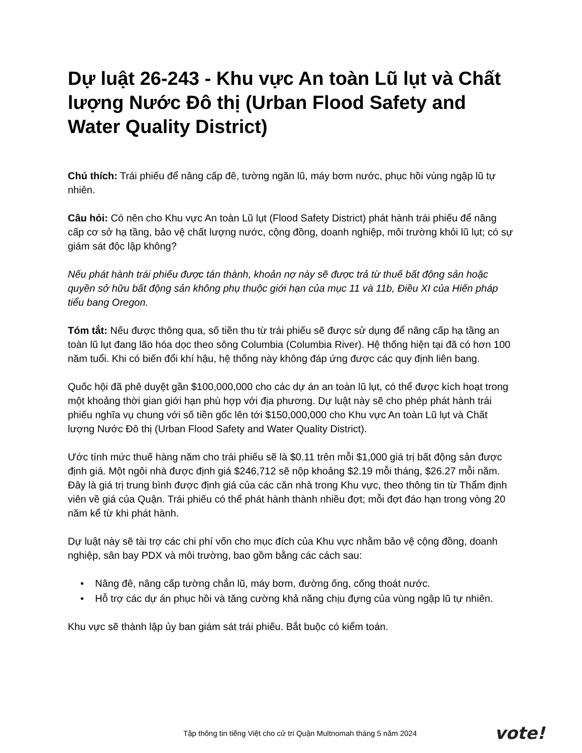Dự luật 26-243 - Khu vực An toàn Lũ lụt và Chất lượng Nước Đô thị (Urban Flood Safety and Water Quality District)
Chú thích: Trái phiếu để nâng cấp đê, tường ngăn lũ, máy bơm nước, phục hồi vùng ngập lũ tự nhiên.
Câu hỏi: Có nên cho Khu vực An toàn Lũ lụt (Flood Safety District) phát hành trái phiếu để nâng cấp cơ sở hạ tầng, bảo vệ chất lượng nước, cộng đồng, doanh nghiệp, môi trường khỏi lũ lụt; có sự giám sát độc lập không?
Nếu phát hành trái phiếu được tán thành, khoản nợ này sẽ được trả từ thuế bất động sản hoặc quyền sở hữu bất động sản không phụ thuộc giới hạn của mục 11 và 11b, Điều XI của Hiến pháp tiểu bang Oregon.
Tóm tắt: Nếu được thông qua, số tiền thu từ trái phiếu sẽ được sử dụng để nâng cấp hạ tầng an toàn lũ lụt đang lão hóa dọc theo sông Columbia (Columbia River). Hệ thống hiện tại đã có hơn 100 năm tuổi. Khi có biến đổi khí hậu, hệ thống này không đáp ứng được các quy định liên bang.
Quốc hội đã phê duyệt gần $100,000,000 cho các dự án an toàn lũ lụt, có thể được kích hoạt trong một khoảng thời gian giới hạn phù hợp với địa phương. Dự luật này sẽ cho phép phát hành trái phiếu nghĩa vụ chung với số tiền gốc lên tới $150,000,000 cho Khu vực An toàn Lũ lụt và Chất lượng Nước Đô thị (Urban Flood Safety and Water Quality District).
Ước tính mức thuế hàng năm cho trái phiếu sẽ là $0.11 trên mỗi $1,000 giá trị bất động sản được định giá. Một ngôi nhà được định giá $246,712 sẽ nộp khoảng $2.19 mỗi tháng, $26.27 mỗi năm. Đây là giá trị trung bình được định giá của các căn nhà trong Khu vực, theo thông tin từ Thẩm định viên về giá của Quận. Trái phiếu có thể phát hành thành nhiều đợt; mỗi đợt đáo hạn trong vòng 20 năm kể từ khi phát hành.
Dự luật này sẽ tài trợ các chi phí vốn cho mục đích của Khu vực nhằm bảo vệ cộng đồng, doanh nghiệp, sân bay PDX và môi trường, bao gồm bằng các cách sau:
• Nâng đê, nâng cấp tường chắn lũ, máy bơm, đường ống, cống thoát nước.
• Hỗ trợ các dự án phục hồi và tăng cường khả năng chịu đựng của vùng ngập lũ tự nhiên.
Khu vực sẽ thành lập ủy ban giám sát trái phiếu. Bắt buộc có kiểm toán.
Tập thông tin tiếng Việt cho cử tri Quận Multnomah tháng 5 năm 2024
vote!